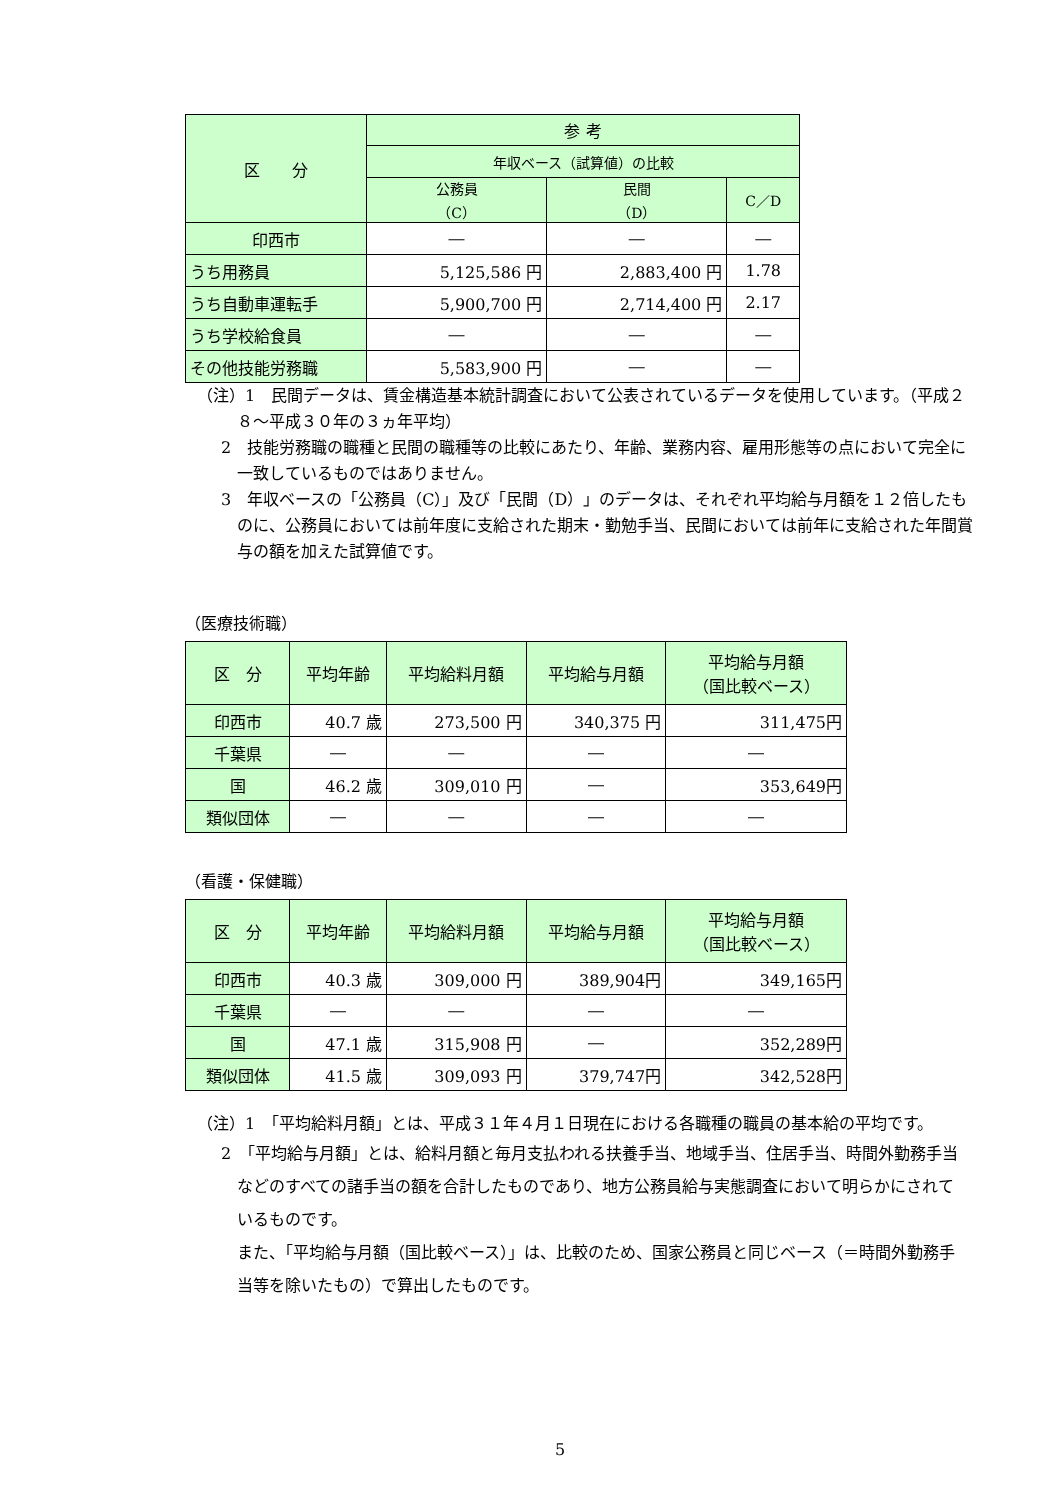| 区 分 | 参 考 | | |
| --- | --- | --- | --- |
| | 年収ベース（試算値）の比較 | | |
| | 公務員 （C） | 民間 （D） | C／D |
| 印西市 | ― | ― | ― |
| うち用務員 | 5,125,586 円 | 2,883,400 円 | 1.78 |
| うち自動車運転手 | 5,900,700 円 | 2,714,400 円 | 2.17 |
| うち学校給食員 | ― | ― | ― |
| その他技能労務職 | 5,583,900 円 | ― | ― |
（注）1　民間データは、賃金構造基本統計調査において公表されているデータを使用しています。（平成２８～平成３０年の３ヵ年平均）
2　技能労務職の職種と民間の職種等の比較にあたり、年齢、業務内容、雇用形態等の点において完全に一致しているものではありません。
3　年収ベースの「公務員（C）」及び「民間（D）」のデータは、それぞれ平均給与月額を１２倍したものに、公務員においては前年度に支給された期末・勤勉手当、民間においては前年に支給された年間賞与の額を加えた試算値です。
（医療技術職）
| 区 分 | 平均年齢 | 平均給料月額 | 平均給与月額 | 平均給与月額 （国比較ベース） |
| --- | --- | --- | --- | --- |
| 印西市 | 40.7 歳 | 273,500 円 | 340,375 円 | 311,475円 |
| 千葉県 | ― | ― | ― | ― |
| 国 | 46.2 歳 | 309,010 円 | ― | 353,649円 |
| 類似団体 | ― | ― | ― | ― |
（看護・保健職）
| 区 分 | 平均年齢 | 平均給料月額 | 平均給与月額 | 平均給与月額 （国比較ベース） |
| --- | --- | --- | --- | --- |
| 印西市 | 40.3 歳 | 309,000 円 | 389,904円 | 349,165円 |
| 千葉県 | ― | ― | ― | ― |
| 国 | 47.1 歳 | 315,908 円 | ― | 352,289円 |
| 類似団体 | 41.5 歳 | 309,093 円 | 379,747円 | 342,528円 |
（注）1　「平均給料月額」とは、平成３１年４月１日現在における各職種の職員の基本給の平均です。
2　「平均給与月額」とは、給料月額と毎月支払われる扶養手当、地域手当、住居手当、時間外勤務手当などのすべての諸手当の額を合計したものであり、地方公務員給与実態調査において明らかにされているものです。
　また、「平均給与月額（国比較ベース）」は、比較のため、国家公務員と同じベース（＝時間外勤務手当等を除いたもの）で算出したものです。
5